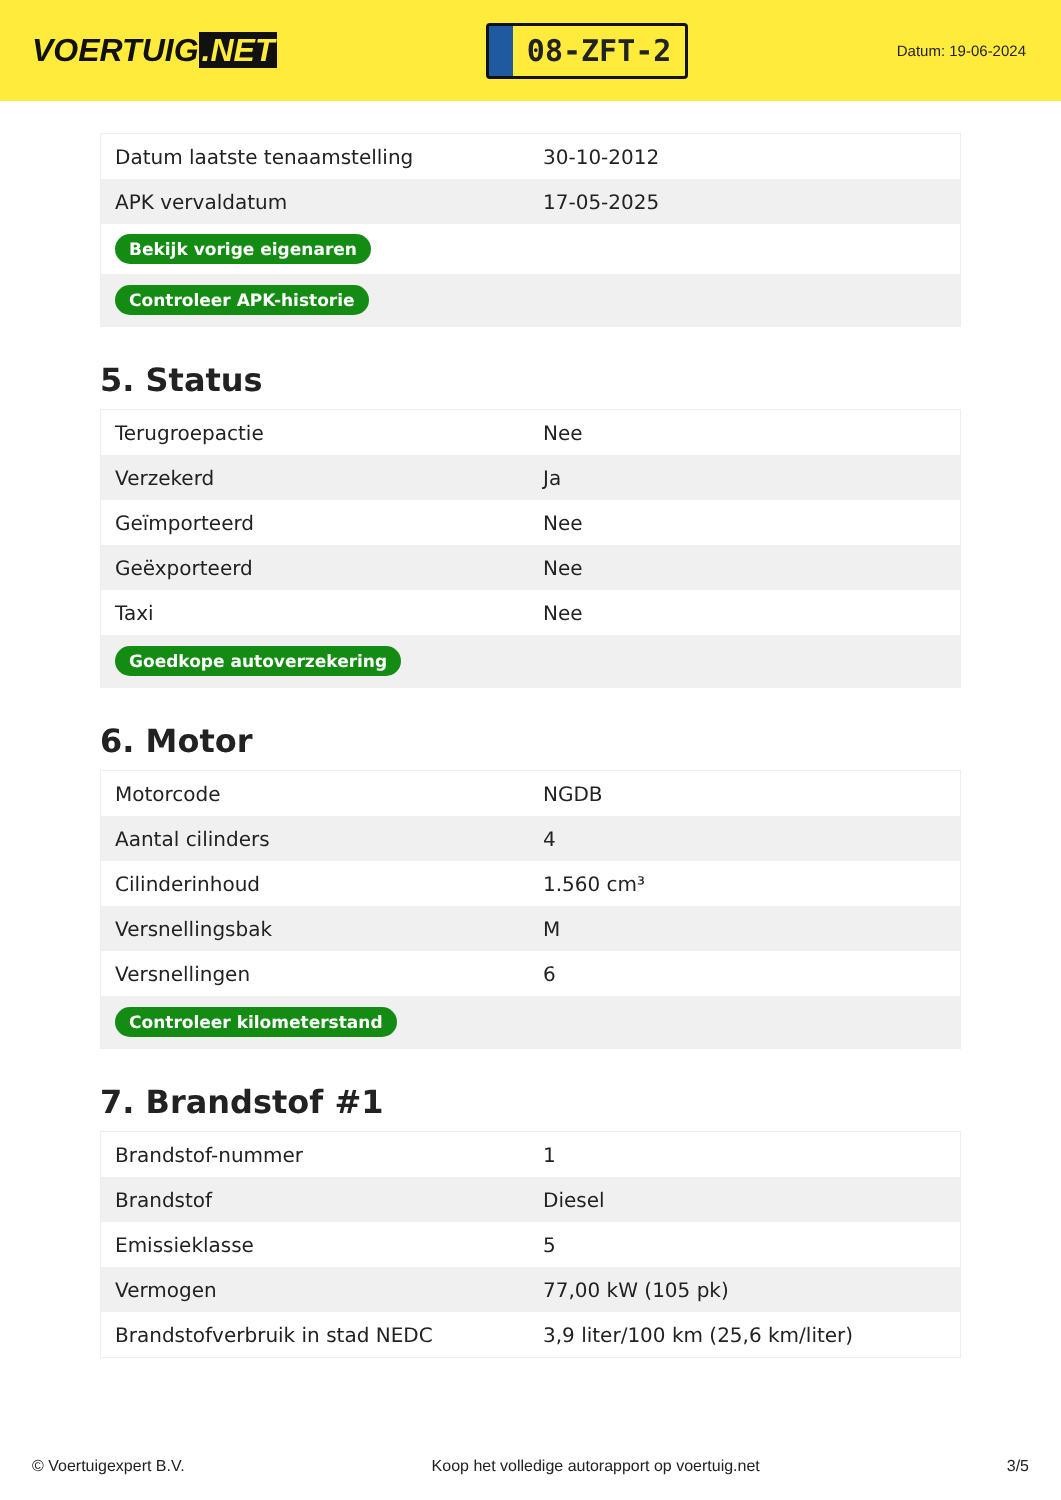VOERTUIG.NET
08-ZFT-2
Datum: 19-06-2024
| Datum laatste tenaamstelling | 30-10-2012 |
| APK vervaldatum | 17-05-2025 |
| Bekijk vorige eigenaren | |
| Controleer APK-historie | |
5. Status
| Terugroepactie | Nee |
| Verzekerd | Ja |
| Geïmporteerd | Nee |
| Geëxporteerd | Nee |
| Taxi | Nee |
| Goedkope autoverzekering | |
6. Motor
| Motorcode | NGDB |
| Aantal cilinders | 4 |
| Cilinderinhoud | 1.560 cm³ |
| Versnellingsbak | M |
| Versnellingen | 6 |
| Controleer kilometerstand | |
7. Brandstof #1
| Brandstof-nummer | 1 |
| Brandstof | Diesel |
| Emissieklasse | 5 |
| Vermogen | 77,00 kW (105 pk) |
| Brandstofverbruik in stad NEDC | 3,9 liter/100 km (25,6 km/liter) |
© Voertuigexpert B.V. Koop het volledige autorapport op voertuig.net 3/5